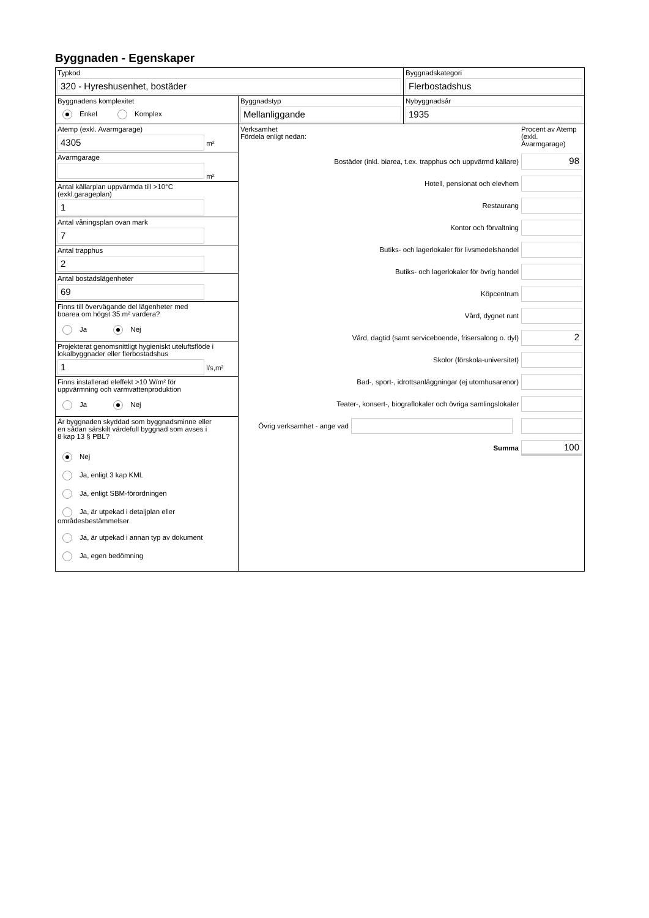Byggnaden - Egenskaper
Typkod
320 - Hyreshusenhet, bostäder
Byggnadskategori
Flerbostadshus
Byggnadens komplexitet
Enkel Komplex
Byggnadstyp
Mellanliggande
Nybyggnadsår
1935
Atemp (exkl. Avarmgarage)
4305
m²
Avarmgarage
m²
Antal källarplan uppvärmda till >10°C
(exkl.garageplan)
1
Antal våningsplan ovan mark
7
Antal trapphus
2
Antal bostadslägenheter
69
Finns till övervägande del lägenheter med
boarea om högst 35 m² vardera?
Ja Nej
Projekterat genomsnittligt hygieniskt uteluftsflöde i
lokalbyggnader eller flerbostadshus
1
l/s,m²
Finns installerad eleffekt >10 W/m² för
uppvärmning och varmvattenproduktion
Ja Nej
Är byggnaden skyddad som byggnadsminne eller
en sådan särskilt värdefull byggnad som avses i
8 kap 13 § PBL?
Nej
Ja, enligt 3 kap KML
Ja, enligt SBM-förordningen
Ja, är utpekad i detaljplan eller områdesbestämmelser
Ja, är utpekad i annan typ av dokument
Ja, egen bedömning
Verksamhet
Fördela enligt nedan:
Procent av Atemp (exkl. Avarmgarage)
Bostäder (inkl. biarea, t.ex. trapphus och uppvärmd källare)
98
Hotell, pensionat och elevhem
Restaurang
Kontor och förvaltning
Butiks- och lagerlokaler för livsmedelshandel
Butiks- och lagerlokaler för övrig handel
Köpcentrum
Vård, dygnet runt
Vård, dagtid (samt serviceboende, frisersalong o. dyl)
2
Skolor (förskola-universitet)
Bad-, sport-, idrottsanläggningar (ej utomhusarenor)
Teater-, konsert-, biograflokaler och övriga samlingslokaler
Övrig verksamhet - ange vad
Summa
100